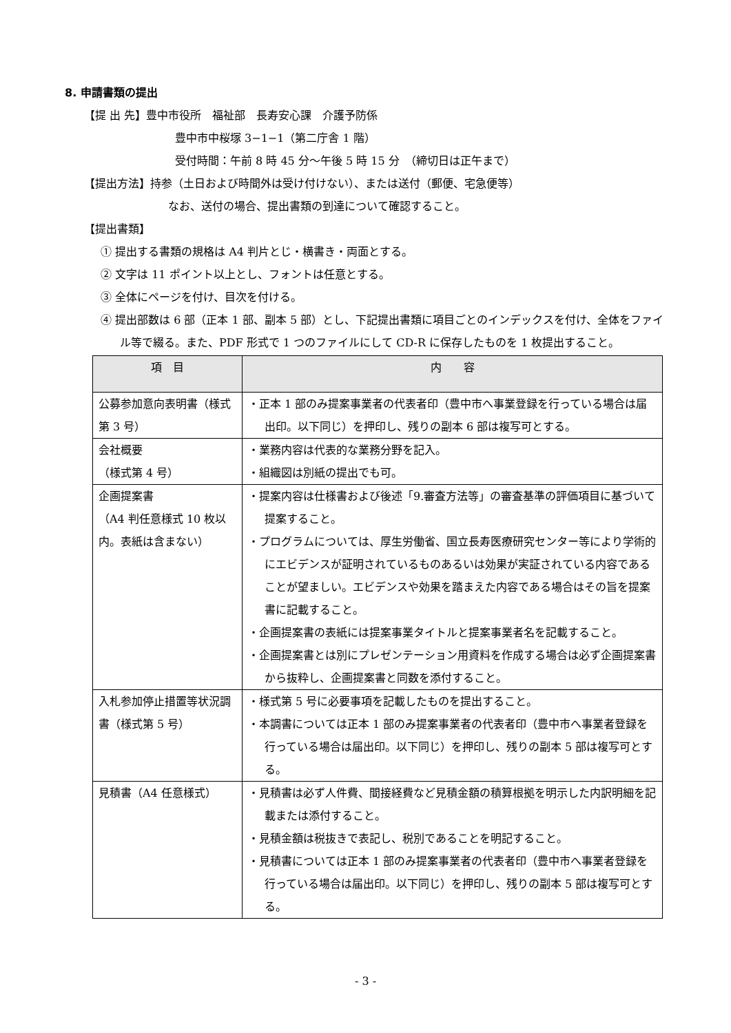8. 申請書類の提出
【提 出 先】豊中市役所　福祉部　長寿安心課　介護予防係
豊中市中桜塚 3−1−1（第二庁舎 1 階）
受付時間：午前 8 時 45 分〜午後 5 時 15 分　（締切日は正午まで）
【提出方法】持参（土日および時間外は受け付けない）、または送付（郵便、宅急便等）
なお、送付の場合、提出書類の到達について確認すること。
【提出書類】
① 提出する書類の規格は A4 判片とじ・横書き・両面とする。
② 文字は 11 ポイント以上とし、フォントは任意とする。
③ 全体にページを付け、目次を付ける。
④ 提出部数は 6 部（正本 1 部、副本 5 部）とし、下記提出書類に項目ごとのインデックスを付け、全体をファイル等で綴る。また、PDF 形式で 1 つのファイルにして CD-R に保存したものを 1 枚提出すること。
| 項 目 | 内 容 |
| --- | --- |
| 公募参加意向表明書（様式第 3 号） | ・正本 1 部のみ提案事業者の代表者印（豊中市へ事業登録を行っている場合は届出印。以下同じ）を押印し、残りの副本 6 部は複写可とする。 |
| 会社概要 （様式第 4 号） | ・業務内容は代表的な業務分野を記入。 ・組織図は別紙の提出でも可。 |
| 企画提案書 （A4 判任意様式 10 枚以内。表紙は含まない） | ・提案内容は仕様書および後述「9.審査方法等」の審査基準の評価項目に基づいて提案すること。 ・プログラムについては、厚生労働省、国立長寿医療研究センター等により学術的にエビデンスが証明されているものあるいは効果が実証されている内容であることが望ましい。エビデンスや効果を踏まえた内容である場合はその旨を提案書に記載すること。 ・企画提案書の表紙には提案事業タイトルと提案事業者名を記載すること。 ・企画提案書とは別にプレゼンテーション用資料を作成する場合は必ず企画提案書から抜粋し、企画提案書と同数を添付すること。 |
| 入札参加停止措置等状況調書（様式第 5 号） | ・様式第 5 号に必要事項を記載したものを提出すること。 ・本調書については正本 1 部のみ提案事業者の代表者印（豊中市へ事業者登録を行っている場合は届出印。以下同じ）を押印し、残りの副本 5 部は複写可とする。 |
| 見積書（A4 任意様式） | ・見積書は必ず人件費、間接経費など見積金額の積算根拠を明示した内訳明細を記載または添付すること。 ・見積金額は税抜きで表記し、税別であることを明記すること。 ・見積書については正本 1 部のみ提案事業者の代表者印（豊中市へ事業者登録を行っている場合は届出印。以下同じ）を押印し、残りの副本 5 部は複写可とする。 |
- 3 -